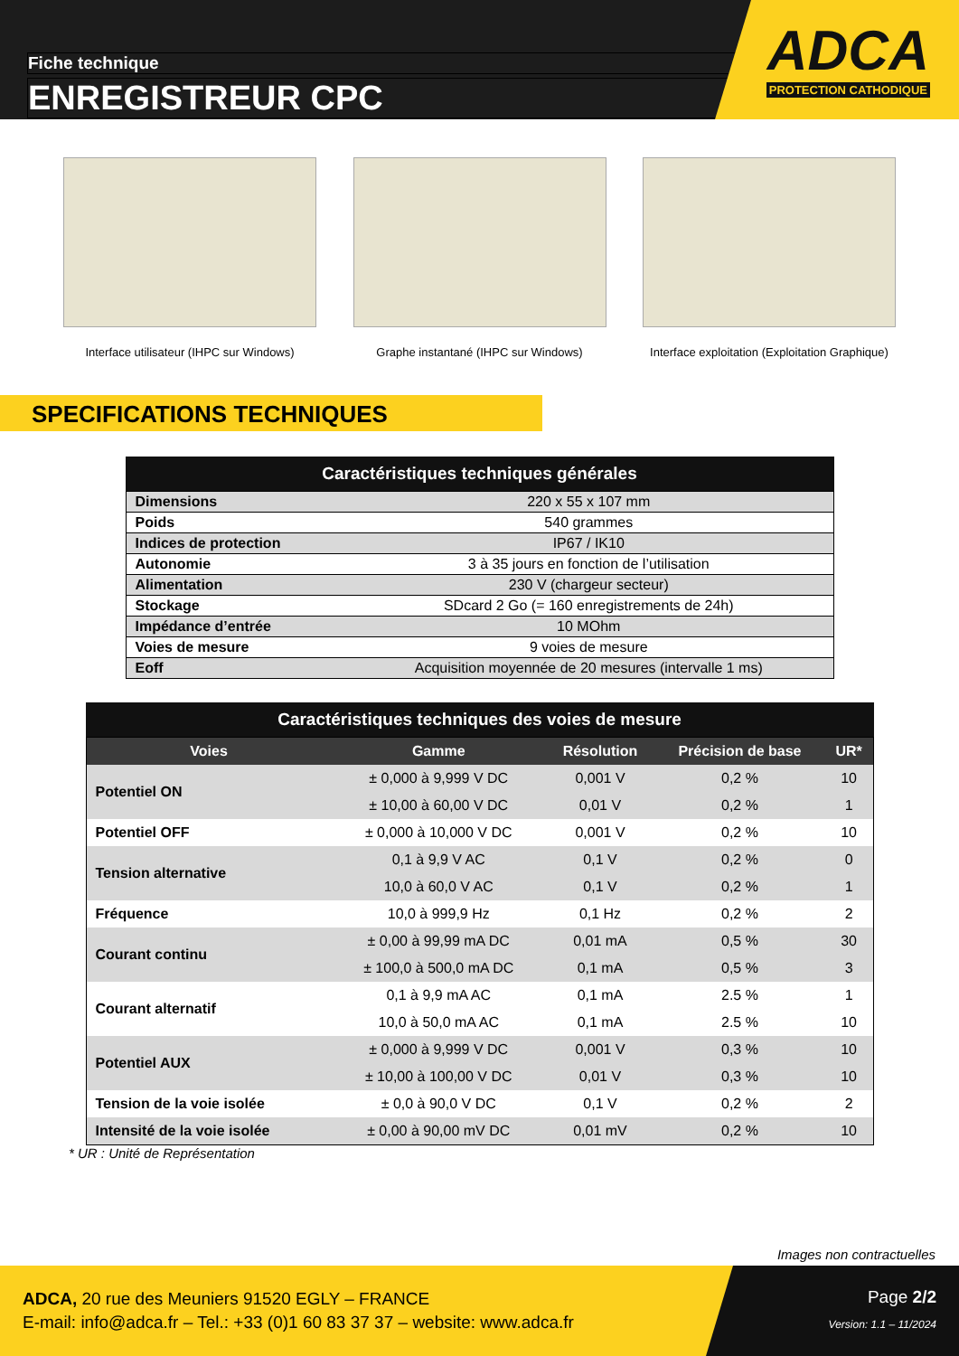Fiche technique
ENREGISTREUR CPC
ADCA
PROTECTION CATHODIQUE
Interface utilisateur (IHPC sur Windows)
Graphe instantané (IHPC sur Windows) Interface exploitation (Exploitation Graphique)
SPECIFICATIONS TECHNIQUES
Caractéristiques techniques générales
| Dimensions | 220 x 55 x 107 mm |
| Poids | 540 grammes |
| Indices de protection | IP67 / IK10 |
| Autonomie | 3 à 35 jours en fonction de l’utilisation |
| Alimentation | 230 V (chargeur secteur) |
| Stockage | SDcard 2 Go (= 160 enregistrements de 24h) |
| Impédance d’entrée | 10 MOhm |
| Voies de mesure | 9 voies de mesure |
| Eoff | Acquisition moyennée de 20 mesures (intervalle 1 ms) |
Caractéristiques techniques des voies de mesure
| Voies | Gamme | Résolution | Précision de base | UR* |
| --- | --- | --- | --- | --- |
| Potentiel ON | ± 0,000 à 9,999 V DC | 0,001 V | 0,2 % | 10 |
| | ± 10,00 à 60,00 V DC | 0,01 V | 0,2 % | 1 |
| Potentiel OFF | ± 0,000 à 10,000 V DC | 0,001 V | 0,2 % | 10 |
| Tension alternative | 0,1 à 9,9 V AC | 0,1 V | 0,2 % | 0 |
| | 10,0 à 60,0 V AC | 0,1 V | 0,2 % | 1 |
| Fréquence | 10,0 à 999,9 Hz | 0,1 Hz | 0,2 % | 2 |
| Courant continu | ± 0,00 à 99,99 mA DC | 0,01 mA | 0,5 % | 30 |
| | ± 100,0 à 500,0 mA DC | 0,1 mA | 0,5 % | 3 |
| Courant alternatif | 0,1 à 9,9 mA AC | 0,1 mA | 2.5 % | 1 |
| | 10,0 à 50,0 mA AC | 0,1 mA | 2.5 % | 10 |
| Potentiel AUX | ± 0,000 à 9,999 V DC | 0,001 V | 0,3 % | 10 |
| | ± 10,00 à 100,00 V DC | 0,01 V | 0,3 % | 10 |
| Tension de la voie isolée | ± 0,0 à 90,0 V DC | 0,1 V | 0,2 % | 2 |
| Intensité de la voie isolée | ± 0,00 à 90,00 mV DC | 0,01 mV | 0,2 % | 10 |
* UR : Unité de Représentation
Images non contractuelles
ADCA, 20 rue des Meuniers 91520 EGLY – FRANCE
E-mail: info@adca.fr – Tel.: +33 (0)1 60 83 37 37 – website: www.adca.fr
Page 2/2
Version: 1.1 – 11/2024